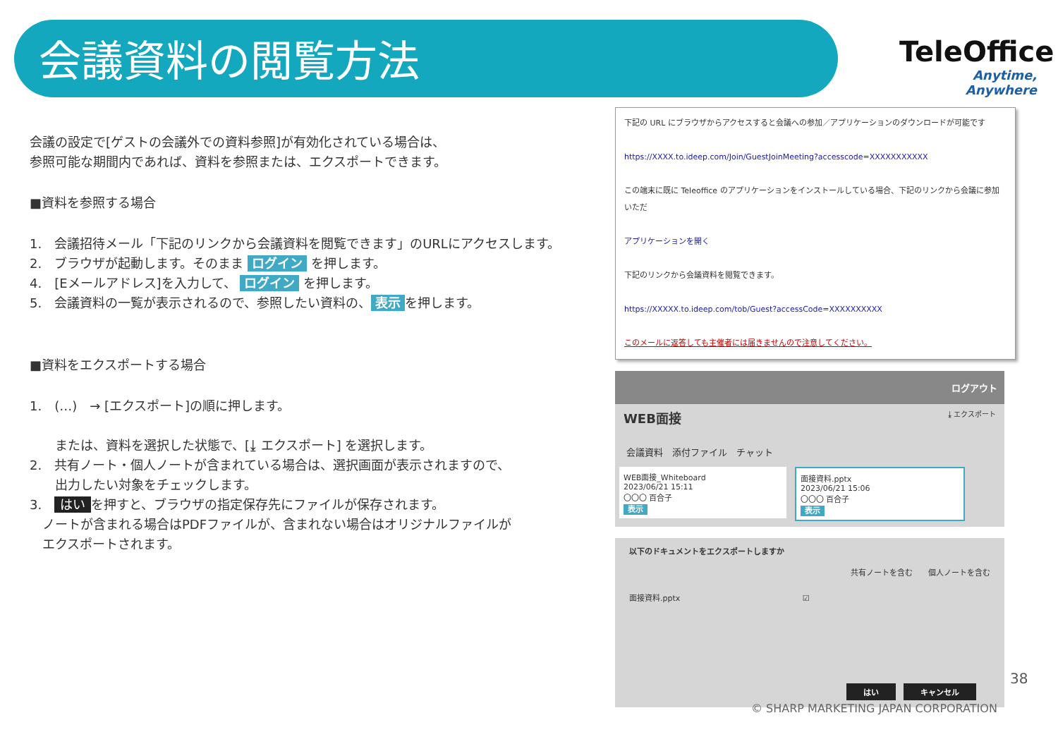会議資料の閲覧方法
TeleOffice
Anytime, Anywhere
会議の設定で[ゲストの会議外での資料参照]が有効化されている場合は、
参照可能な期間内であれば、資料を参照または、エクスポートできます。
■資料を参照する場合
1.　会議招待メール「下記のリンクから会議資料を閲覧できます」のURLにアクセスします。
2.　ブラウザが起動します。そのまま ログイン を押します。
4.　[Eメールアドレス]を入力して、 ログイン を押します。
5.　会議資料の一覧が表示されるので、参照したい資料の、 表示 を押します。
■資料をエクスポートする場合
1.　(…)　→ [エクスポート]の順に押します。
　　または、資料を選択した状態で、[⤓ エクスポート] を選択します。
2.　共有ノート・個人ノートが含まれている場合は、選択画面が表示されますので、
　　出力したい対象をチェックします。
3.　はい を押すと、ブラウザの指定保存先にファイルが保存されます。
　ノートが含まれる場合はPDFファイルが、含まれない場合はオリジナルファイルが
　エクスポートされます。
下記の URL にブラウザからアクセスすると会議への参加／アプリケーションのダウンロードが可能です
https://XXXX.to.ideep.com/Join/GuestJoinMeeting?accesscode=XXXXXXXXXXX
この端末に既に Teleoffice のアプリケーションをインストールしている場合、下記のリンクから会議に参加いただ
アプリケーションを開く
下記のリンクから会議資料を閲覧できます。
https://XXXXX.to.ideep.com/tob/Guest?accessCode=XXXXXXXXXX
このメールに返答しても主催者には届きませんので注意してください。
ログアウト
WEB面接 ⤓ エクスポート
会議資料　添付ファイル　チャット
WEB面接_Whiteboard
2023/06/21 15:11
〇〇〇 百合子
表示
面接資料.pptx
2023/06/21 15:06
〇〇〇 百合子
表示
以下のドキュメントをエクスポートしますか
共有ノートを含む　　個人ノートを含む
面接資料.pptx ☑
はい　キャンセル
38
© SHARP MARKETING JAPAN CORPORATION